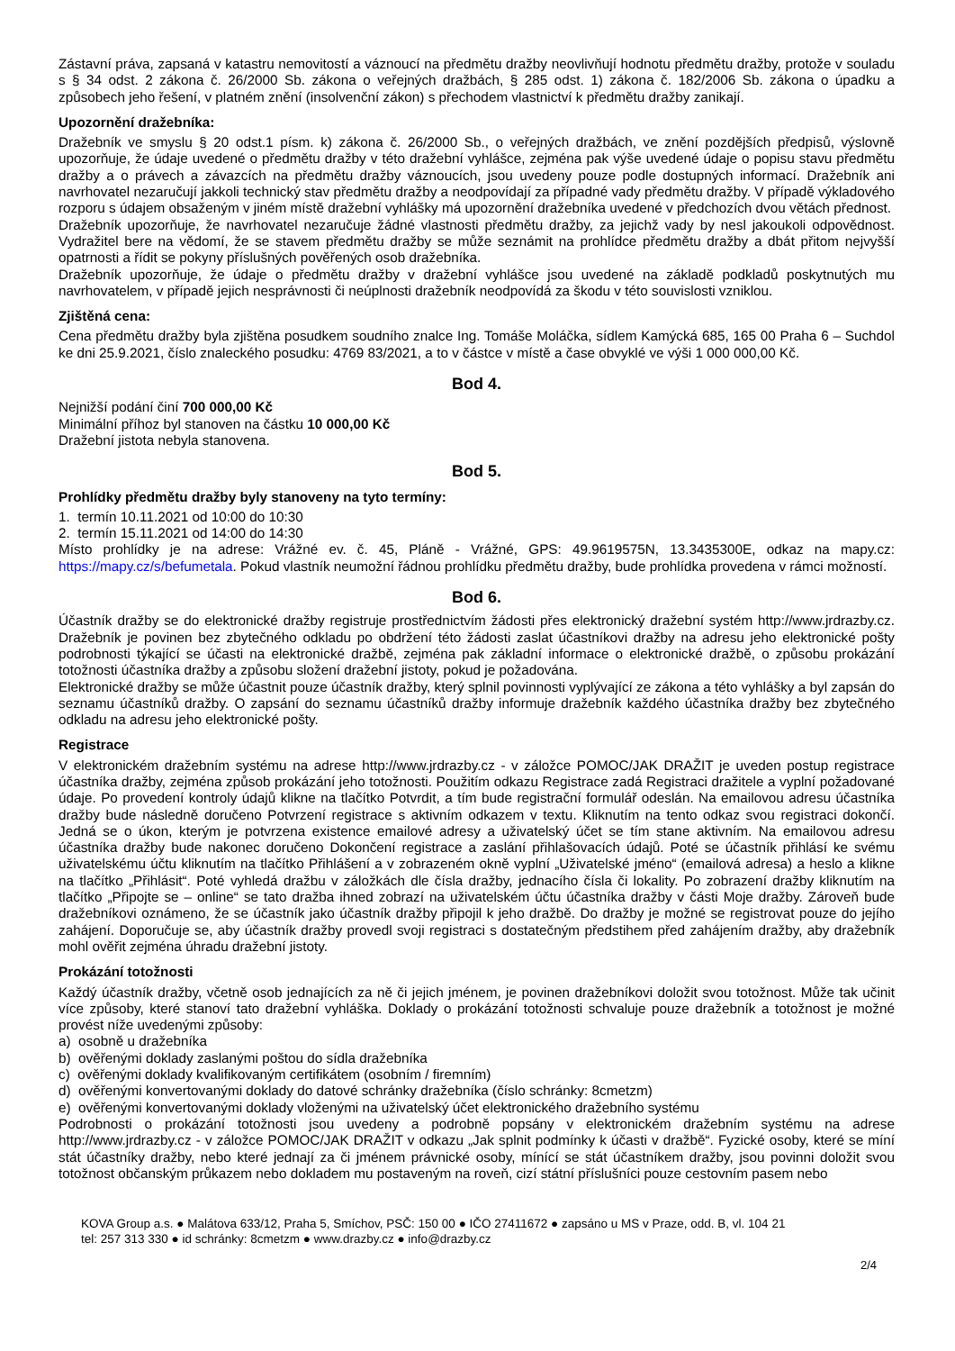Zástavní práva, zapsaná v katastru nemovitostí a váznoucí na předmětu dražby neovlivňují hodnotu předmětu dražby, protože v souladu s § 34 odst. 2 zákona č. 26/2000 Sb. zákona o veřejných dražbách, § 285 odst. 1) zákona č. 182/2006 Sb. zákona o úpadku a způsobech jeho řešení, v platném znění (insolvenční zákon) s přechodem vlastnictví k předmětu dražby zanikají.
Upozornění dražebníka:
Dražebník ve smyslu § 20 odst.1 písm. k) zákona č. 26/2000 Sb., o veřejných dražbách, ve znění pozdějších předpisů, výslovně upozorňuje, že údaje uvedené o předmětu dražby v této dražební vyhlášce, zejména pak výše uvedené údaje o popisu stavu předmětu dražby a o právech a závazcích na předmětu dražby váznoucích, jsou uvedeny pouze podle dostupných informací. Dražebník ani navrhovatel nezaručují jakkoli technický stav předmětu dražby a neodpovídají za případné vady předmětu dražby. V případě výkladového rozporu s údajem obsaženým v jiném místě dražební vyhlášky má upozornění dražebníka uvedené v předchozích dvou větách přednost.
Dražebník upozorňuje, že navrhovatel nezaručuje žádné vlastnosti předmětu dražby, za jejichž vady by nesl jakoukoli odpovědnost. Vydražitel bere na vědomí, že se stavem předmětu dražby se může seznámit na prohlídce předmětu dražby a dbát přitom nejvyšší opatrnosti a řídit se pokyny příslušných pověřených osob dražebníka.
Dražebník upozorňuje, že údaje o předmětu dražby v dražební vyhlášce jsou uvedené na základě podkladů poskytnutých mu navrhovatelem, v případě jejich nesprávnosti či neúplnosti dražebník neodpovídá za škodu v této souvislosti vzniklou.
Zjištěná cena:
Cena předmětu dražby byla zjištěna posudkem soudního znalce Ing. Tomáše Moláčka, sídlem Kamýcká 685, 165 00 Praha 6 – Suchdol ke dni 25.9.2021, číslo znaleckého posudku: 4769 83/2021, a to v částce v místě a čase obvyklé ve výši 1 000 000,00 Kč.
Bod 4.
Nejnižší podání činí 700 000,00 Kč
Minimální příhoz byl stanoven na částku 10 000,00 Kč
Dražební jistota nebyla stanovena.
Bod 5.
Prohlídky předmětu dražby byly stanoveny na tyto termíny:
1. termín 10.11.2021 od 10:00 do 10:30
2. termín 15.11.2021 od 14:00 do 14:30
Místo prohlídky je na adrese: Vrážné ev. č. 45, Pláně - Vrážné, GPS: 49.9619575N, 13.3435300E, odkaz na mapy.cz: https://mapy.cz/s/befumetala. Pokud vlastník neumožní řádnou prohlídku předmětu dražby, bude prohlídka provedena v rámci možností.
Bod 6.
Účastník dražby se do elektronické dražby registruje prostřednictvím žádosti přes elektronický dražební systém http://www.jrdrazby.cz. Dražebník je povinen bez zbytečného odkladu po obdržení této žádosti zaslat účastníkovi dražby na adresu jeho elektronické pošty podrobnosti týkající se účasti na elektronické dražbě, zejména pak základní informace o elektronické dražbě, o způsobu prokázání totožnosti účastníka dražby a způsobu složení dražební jistoty, pokud je požadována.
Elektronické dražby se může účastnit pouze účastník dražby, který splnil povinnosti vyplývající ze zákona a této vyhlášky a byl zapsán do seznamu účastníků dražby. O zapsání do seznamu účastníků dražby informuje dražebník každého účastníka dražby bez zbytečného odkladu na adresu jeho elektronické pošty.
Registrace
V elektronickém dražebním systému na adrese http://www.jrdrazby.cz - v záložce POMOC/JAK DRAŽIT je uveden postup registrace účastníka dražby, zejména způsob prokázání jeho totožnosti. Použitím odkazu Registrace zadá Registraci dražitele a vyplní požadované údaje. Po provedení kontroly údajů klikne na tlačítko Potvrdit, a tím bude registrační formulář odeslán. Na emailovou adresu účastníka dražby bude následně doručeno Potvrzení registrace s aktivním odkazem v textu. Kliknutím na tento odkaz svou registraci dokončí. Jedná se o úkon, kterým je potvrzena existence emailové adresy a uživatelský účet se tím stane aktivním. Na emailovou adresu účastníka dražby bude nakonec doručeno Dokončení registrace a zaslání přihlašovacích údajů. Poté se účastník přihlásí ke svému uživatelskému účtu kliknutím na tlačítko Přihlášení a v zobrazeném okně vyplní „Uživatelské jméno“ (emailová adresa) a heslo a klikne na tlačítko „Přihlásit“. Poté vyhledá dražbu v záložkách dle čísla dražby, jednacího čísla či lokality. Po zobrazení dražby kliknutím na tlačítko „Připojte se – online“ se tato dražba ihned zobrazí na uživatelském účtu účastníka dražby v části Moje dražby. Zároveň bude dražebníkovi oznámeno, že se účastník jako účastník dražby připojil k jeho dražbě. Do dražby je možné se registrovat pouze do jejího zahájení. Doporučuje se, aby účastník dražby provedl svoji registraci s dostatečným předstihem před zahájením dražby, aby dražebník mohl ověřit zejména úhradu dražební jistoty.
Prokázání totožnosti
Každý účastník dražby, včetně osob jednajících za ně či jejich jménem, je povinen dražebníkovi doložit svou totožnost. Může tak učinit více způsoby, které stanoví tato dražební vyhláška. Doklady o prokázání totožnosti schvaluje pouze dražebník a totožnost je možné provést níže uvedenými způsoby:
a) osobně u dražebníka
b) ověřenými doklady zaslanými poštou do sídla dražebníka
c) ověřenými doklady kvalifikovaným certifikátem (osobním / firemním)
d) ověřenými konvertovanými doklady do datové schránky dražebníka (číslo schránky: 8cmetzm)
e) ověřenými konvertovanými doklady vloženými na uživatelský účet elektronického dražebního systému
Podrobnosti o prokázání totožnosti jsou uvedeny a podrobně popsány v elektronickém dražebním systému na adrese http://www.jrdrazby.cz - v záložce POMOC/JAK DRAŽIT v odkazu „Jak splnit podmínky k účasti v dražbě“. Fyzické osoby, které se míní stát účastníky dražby, nebo které jednají za či jménem právnické osoby, mínící se stát účastníkem dražby, jsou povinni doložit svou totožnost občanským průkazem nebo dokladem mu postaveným na roveň, cizí státní příslušníci pouze cestovním pasem nebo
KOVA Group a.s. ● Malátova 633/12, Praha 5, Smíchov, PSČ: 150 00 ● IČO 27411672 ● zapsáno u MS v Praze, odd. B, vl. 104 21
tel: 257 313 330 ● id schránky: 8cmetzm ● www.drazby.cz ● info@drazby.cz
2/4